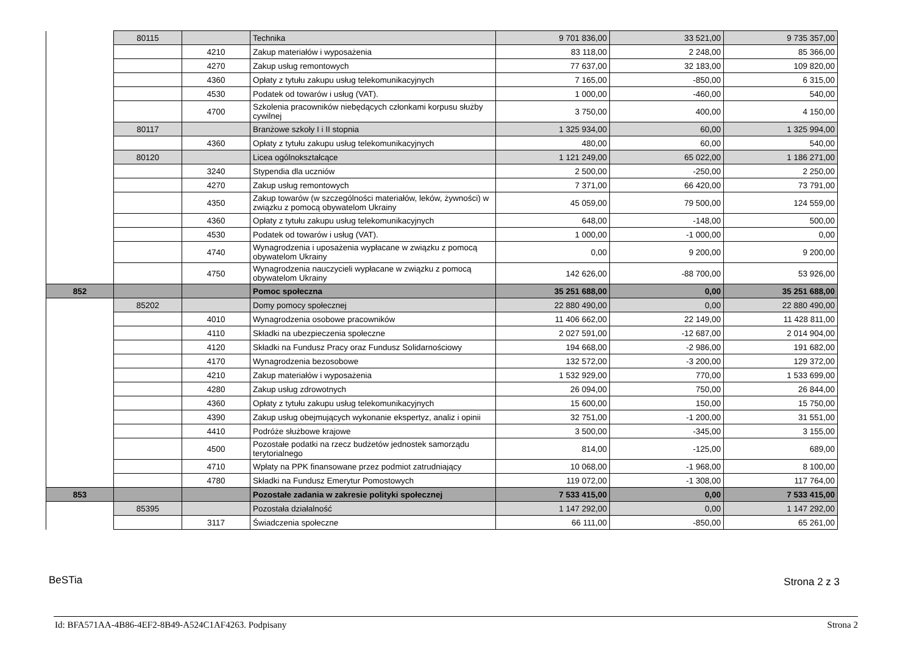| | 80115 | | Technika | 9 701 836,00 | 33 521,00 | 9 735 357,00 |
| | | 4210 | Zakup materiałów i wyposażenia | 83 118,00 | 2 248,00 | 85 366,00 |
| | | 4270 | Zakup usług remontowych | 77 637,00 | 32 183,00 | 109 820,00 |
| | | 4360 | Opłaty z tytułu zakupu usług telekomunikacyjnych | 7 165,00 | -850,00 | 6 315,00 |
| | | 4530 | Podatek od towarów i usług (VAT). | 1 000,00 | -460,00 | 540,00 |
| | | 4700 | Szkolenia pracowników niebędących członkami korpusu służby cywilnej | 3 750,00 | 400,00 | 4 150,00 |
| | 80117 | | Branżowe szkoły I i II stopnia | 1 325 934,00 | 60,00 | 1 325 994,00 |
| | | 4360 | Opłaty z tytułu zakupu usług telekomunikacyjnych | 480,00 | 60,00 | 540,00 |
| | 80120 | | Licea ogólnokształcące | 1 121 249,00 | 65 022,00 | 1 186 271,00 |
| | | 3240 | Stypendia dla uczniów | 2 500,00 | -250,00 | 2 250,00 |
| | | 4270 | Zakup usług remontowych | 7 371,00 | 66 420,00 | 73 791,00 |
| | | 4350 | Zakup towarów (w szczególności materiałów, leków, żywności) w związku z pomocą obywatelom Ukrainy | 45 059,00 | 79 500,00 | 124 559,00 |
| | | 4360 | Opłaty z tytułu zakupu usług telekomunikacyjnych | 648,00 | -148,00 | 500,00 |
| | | 4530 | Podatek od towarów i usług (VAT). | 1 000,00 | -1 000,00 | 0,00 |
| | | 4740 | Wynagrodzenia i uposażenia wypłacane w związku z pomocą obywatelom Ukrainy | 0,00 | 9 200,00 | 9 200,00 |
| | | 4750 | Wynagrodzenia nauczycieli wypłacane w związku z pomocą obywatelom Ukrainy | 142 626,00 | -88 700,00 | 53 926,00 |
| 852 | | | Pomoc społeczna | 35 251 688,00 | 0,00 | 35 251 688,00 |
| | 85202 | | Domy pomocy społecznej | 22 880 490,00 | 0,00 | 22 880 490,00 |
| | | 4010 | Wynagrodzenia osobowe pracowników | 11 406 662,00 | 22 149,00 | 11 428 811,00 |
| | | 4110 | Składki na ubezpieczenia społeczne | 2 027 591,00 | -12 687,00 | 2 014 904,00 |
| | | 4120 | Składki na Fundusz Pracy oraz Fundusz Solidarnościowy | 194 668,00 | -2 986,00 | 191 682,00 |
| | | 4170 | Wynagrodzenia bezosobowe | 132 572,00 | -3 200,00 | 129 372,00 |
| | | 4210 | Zakup materiałów i wyposażenia | 1 532 929,00 | 770,00 | 1 533 699,00 |
| | | 4280 | Zakup usług zdrowotnych | 26 094,00 | 750,00 | 26 844,00 |
| | | 4360 | Opłaty z tytułu zakupu usług telekomunikacyjnych | 15 600,00 | 150,00 | 15 750,00 |
| | | 4390 | Zakup usług obejmujących wykonanie ekspertyz, analiz i opinii | 32 751,00 | -1 200,00 | 31 551,00 |
| | | 4410 | Podróże służbowe krajowe | 3 500,00 | -345,00 | 3 155,00 |
| | | 4500 | Pozostałe podatki na rzecz budżetów jednostek samorządu terytorialnego | 814,00 | -125,00 | 689,00 |
| | | 4710 | Wpłaty na PPK finansowane przez podmiot zatrudniający | 10 068,00 | -1 968,00 | 8 100,00 |
| | | 4780 | Składki na Fundusz Emerytur Pomostowych | 119 072,00 | -1 308,00 | 117 764,00 |
| 853 | | | Pozostałe zadania w zakresie polityki społecznej | 7 533 415,00 | 0,00 | 7 533 415,00 |
| | 85395 | | Pozostała działalność | 1 147 292,00 | 0,00 | 1 147 292,00 |
| | | 3117 | Świadczenia społeczne | 66 111,00 | -850,00 | 65 261,00 |
BeSTia Strona 2 z 3
Id: BFA571AA-4B86-4EF2-8B49-A524C1AF4263. Podpisany
Strona 2